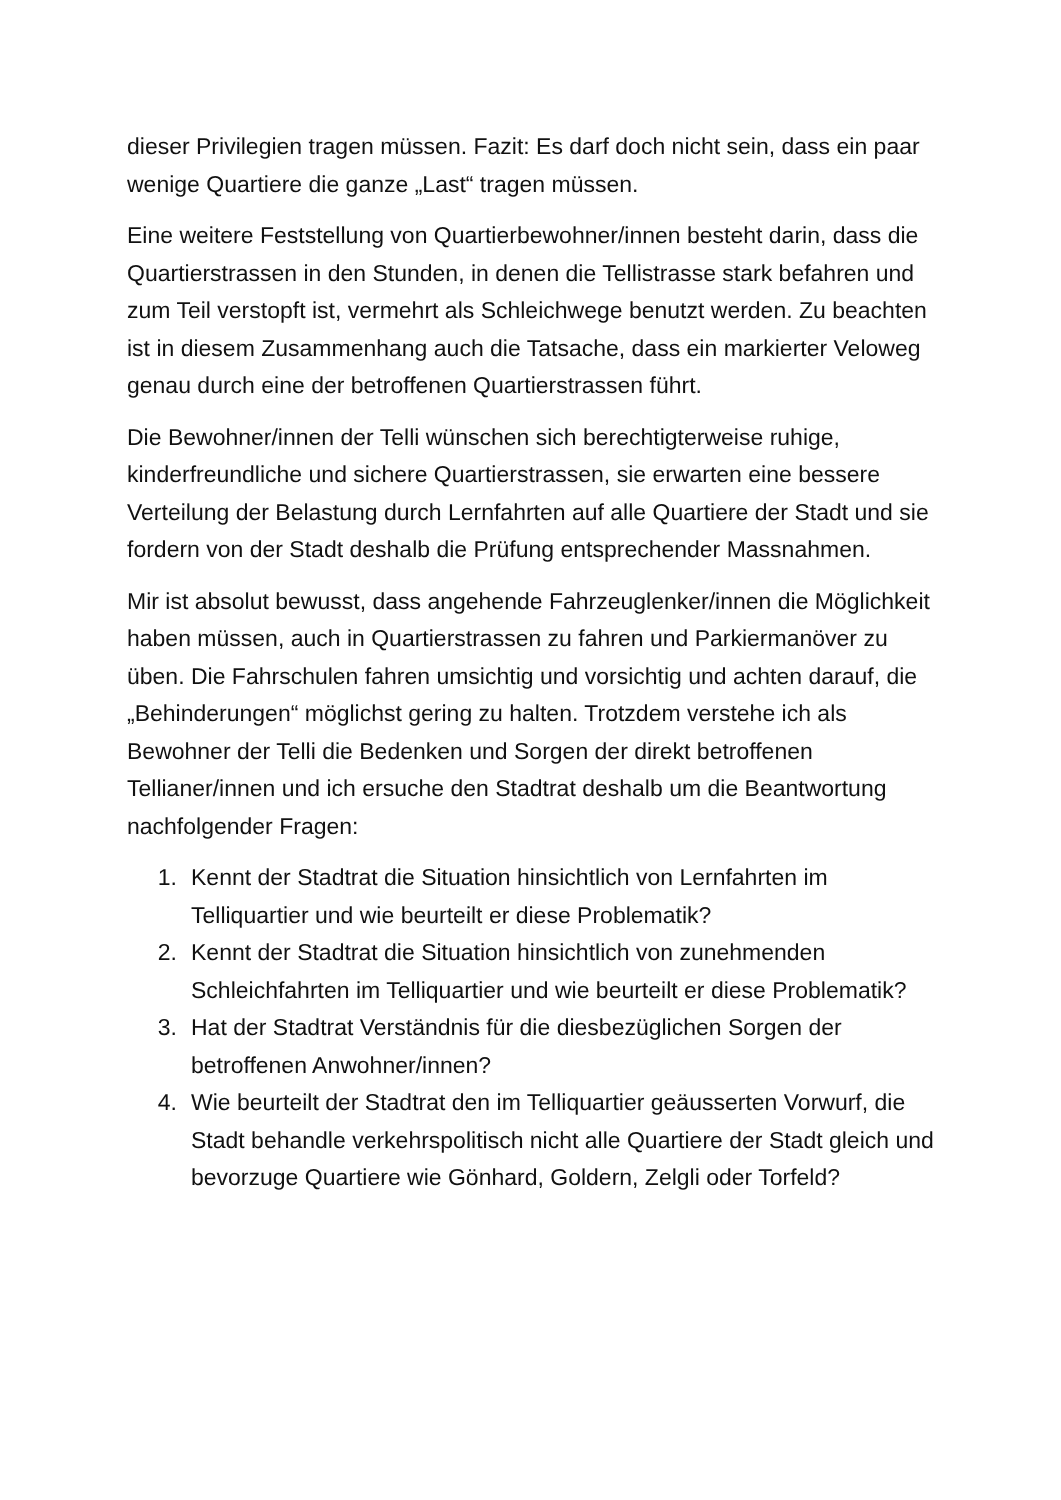dieser Privilegien tragen müssen. Fazit: Es darf doch nicht sein, dass ein paar wenige Quartiere die ganze „Last“ tragen müssen.
Eine weitere Feststellung von Quartierbewohner/innen besteht darin, dass die Quartierstrassen in den Stunden, in denen die Tellistrasse stark befahren und zum Teil verstopft ist, vermehrt als Schleichwege benutzt werden. Zu beachten ist in diesem Zusammenhang auch die Tatsache, dass ein markierter Veloweg genau durch eine der betroffenen Quartierstrassen führt.
Die Bewohner/innen der Telli wünschen sich berechtigterweise ruhige, kinderfreundliche und sichere Quartierstrassen, sie erwarten eine bessere Verteilung der Belastung durch Lernfahrten auf alle Quartiere der Stadt und sie fordern von der Stadt deshalb die Prüfung entsprechender Massnahmen.
Mir ist absolut bewusst, dass angehende Fahrzeuglenker/innen die Möglichkeit haben müssen, auch in Quartierstrassen zu fahren und Parkiermanöver zu üben. Die Fahrschulen fahren umsichtig und vorsichtig und achten darauf, die „Behinderungen“ möglichst gering zu halten. Trotzdem verstehe ich als Bewohner der Telli die Bedenken und Sorgen der direkt betroffenen Tellianer/innen und ich ersuche den Stadtrat deshalb um die Beantwortung nachfolgender Fragen:
1. Kennt der Stadtrat die Situation hinsichtlich von Lernfahrten im Telliquartier und wie beurteilt er diese Problematik?
2. Kennt der Stadtrat die Situation hinsichtlich von zunehmenden Schleichfahrten im Telliquartier und wie beurteilt er diese Problematik?
3. Hat der Stadtrat Verständnis für die diesbezüglichen Sorgen der betroffenen Anwohner/innen?
4. Wie beurteilt der Stadtrat den im Telliquartier geäusserten Vorwurf, die Stadt behandle verkehrspolitisch nicht alle Quartiere der Stadt gleich und bevorzuge Quartiere wie Gönhard, Goldern, Zelgli oder Torfeld?